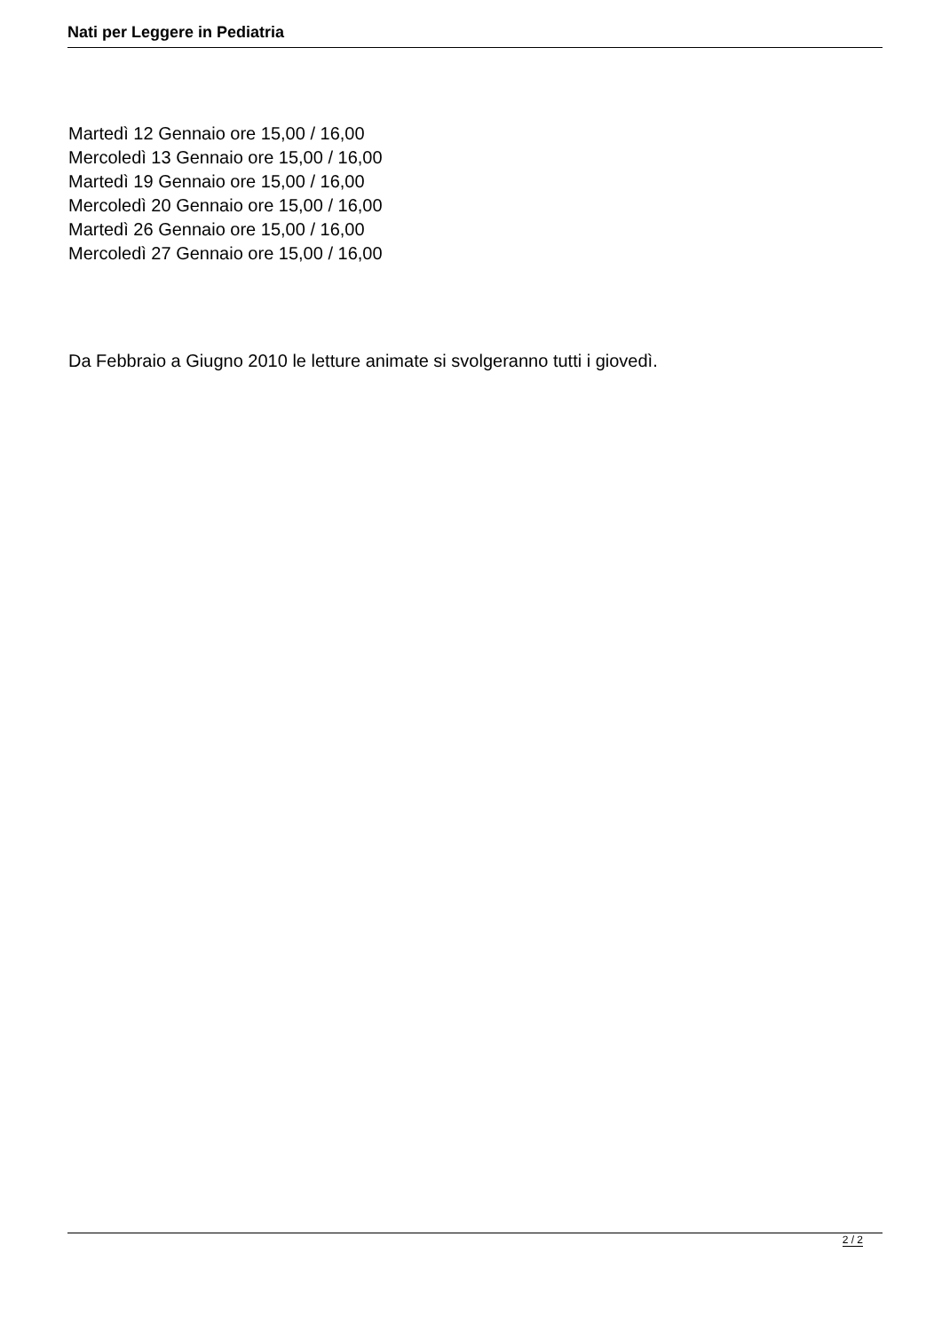Nati per Leggere in Pediatria
Martedì 12 Gennaio ore 15,00 / 16,00
Mercoledì 13 Gennaio ore 15,00 / 16,00
Martedì 19 Gennaio ore 15,00 / 16,00
Mercoledì 20 Gennaio ore 15,00 / 16,00
Martedì 26 Gennaio ore 15,00 / 16,00
Mercoledì 27 Gennaio ore 15,00 / 16,00
Da Febbraio a Giugno 2010 le letture animate si svolgeranno tutti i giovedì.
2 / 2